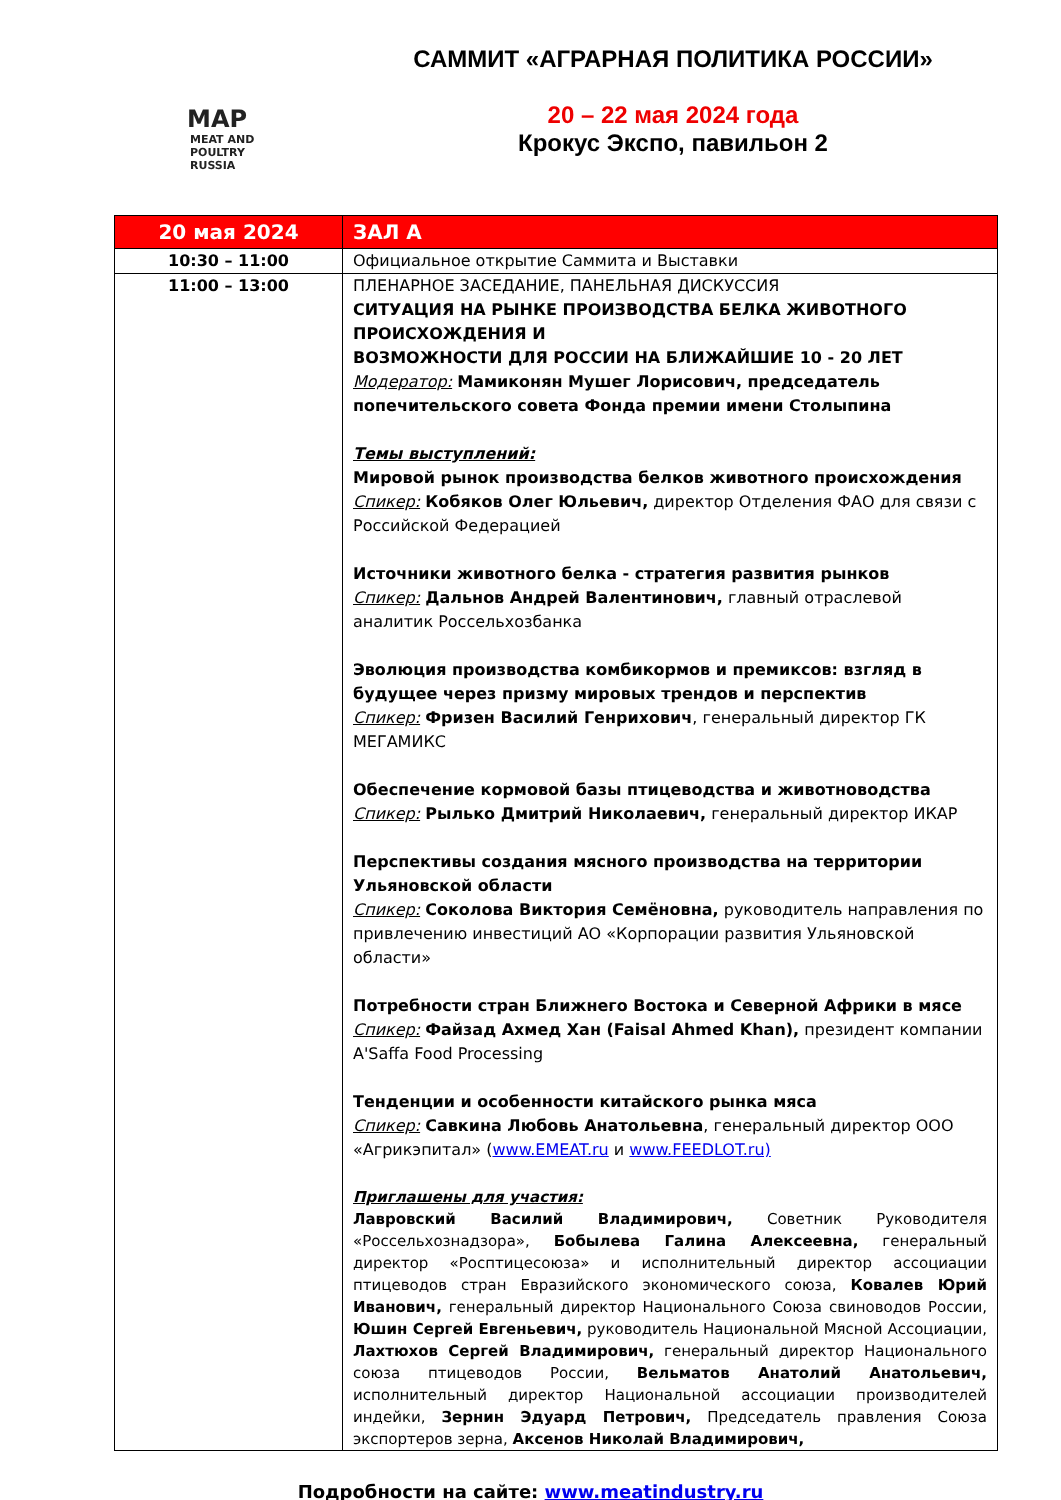MAP
MEAT AND POULTRY
RUSSIA
САММИТ «АГРАРНАЯ ПОЛИТИКА РОССИИ»
20 – 22 мая 2024 года
Крокус Экспо, павильон 2
| 20 мая 2024 | ЗАЛ А |
| --- | --- |
| 10:30 – 11:00 | Официальное открытие Саммита и Выставки |
| 11:00 – 13:00 | ПЛЕНАРНОЕ ЗАСЕДАНИЕ, ПАНЕЛЬНАЯ ДИСКУССИЯ СИТУАЦИЯ НА РЫНКЕ ПРОИЗВОДСТВА БЕЛКА ЖИВОТНОГО ПРОИСХОЖДЕНИЯ И ВОЗМОЖНОСТИ ДЛЯ РОССИИ НА БЛИЖАЙШИЕ 10 - 20 ЛЕТ Модератор: Мамиконян Мушег Лорисович, председатель попечительского совета Фонда премии имени Столыпина Темы выступлений: Мировой рынок производства белков животного происхождения Спикер: Кобяков Олег Юльевич, директор Отделения ФАО для связи с Российской Федерацией Источники животного белка - стратегия развития рынков Спикер: Дальнов Андрей Валентинович, главный отраслевой аналитик Россельхозбанка Эволюция производства комбикормов и премиксов: взгляд в будущее через призму мировых трендов и перспектив Спикер: Фризен Василий Генрихович , генеральный директор ГК МЕГАМИКС Обеспечение кормовой базы птицеводства и животноводства Спикер: Рылько Дмитрий Николаевич, генеральный директор ИКАР Перспективы создания мясного производства на территории Ульяновской области Спикер: Соколова Виктория Семёновна, руководитель направления по привлечению инвестиций АО «Корпорации развития Ульяновской области» Потребности стран Ближнего Востока и Северной Африки в мясе Спикер: Файзад Ахмед Хан (Faisal Ahmed Khan), президент компании A'Saffa Food Processing Тенденции и особенности китайского рынка мяса Спикер: Савкина Любовь Анатольевна , генеральный директор ООО «Агрикэпитал» ( www.EMEAT.ru и www.FEEDLOT.ru) Приглашены для участия: Лавровский Василий Владимирович, Советник Руководителя «Россельхознадзора», Бобылева Галина Алексеевна, генеральный директор «Росптицесоюза» и исполнительный директор ассоциации птицеводов стран Евразийского экономического союза, Ковалев Юрий Иванович, генеральный директор Национального Союза свиноводов России, Юшин Сергей Евгеньевич, руководитель Национальной Мясной Ассоциации, Лахтюхов Сергей Владимирович, генеральный директор Национального союза птицеводов России, Вельматов Анатолий Анатольевич, исполнительный директор Национальной ассоциации производителей индейки, Зернин Эдуард Петрович, Председатель правления Союза экспортеров зерна, Аксенов Николай Владимирович, |
Подробности на сайте: www.meatindustry.ru